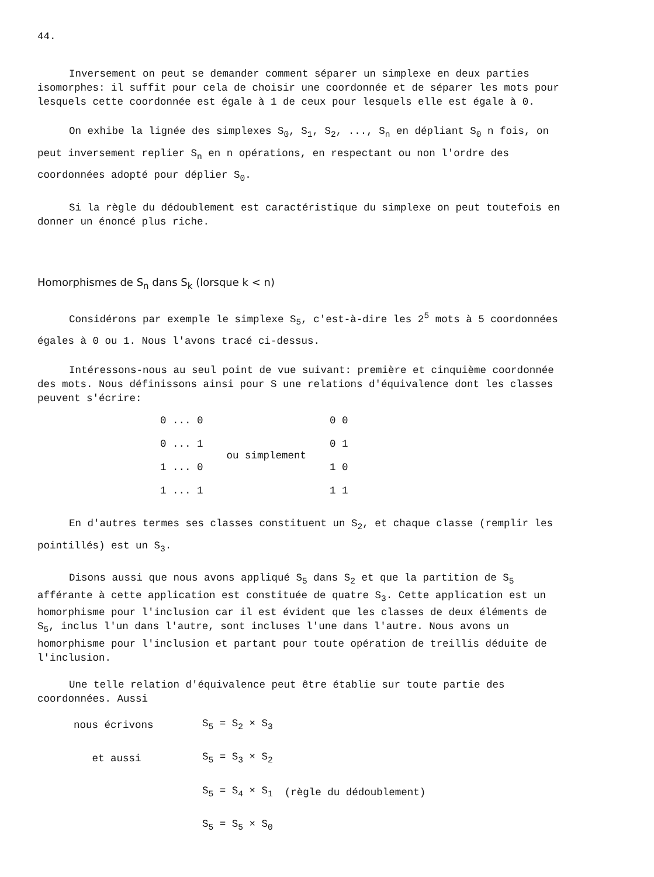44.
Inversement on peut se demander comment séparer un simplexe en deux parties isomorphes: il suffit pour cela de choisir une coordonnée et de séparer les mots pour lesquels cette coordonnée est égale à 1 de ceux pour lesquels elle est égale à 0.
On exhibe la lignée des simplexes S<sub>0</sub>, S<sub>1</sub>, S<sub>2</sub>, ..., S<sub>n</sub> en dépliant S<sub>0</sub> n fois, on peut inversement replier S<sub>n</sub> en n opérations, en respectant ou non l'ordre des coordonnées adopté pour déplier S<sub>0</sub>.
Si la règle du dédoublement est caractéristique du simplexe on peut toutefois en donner un énoncé plus riche.
Homorphismes de S<sub>n</sub> dans S<sub>k</sub> (lorsque k < n)
Considérons par exemple le simplexe S<sub>5</sub>, c'est-à-dire les 2<sup>5</sup> mots à 5 coordonnées égales à 0 ou 1. Nous l'avons tracé ci-dessus.
Intéressons-nous au seul point de vue suivant: première et cinquième coordonnée des mots. Nous définissons ainsi pour S une relations d'équivalence dont les classes peuvent s'écrire:
| 0 ... 0 | ou simplement | 0 0 |
| 0 ... 1 | | 0 1 |
| 1 ... 0 | | 1 0 |
| 1 ... 1 | | 1 1 |
En d'autres termes ses classes constituent un S<sub>2</sub>, et chaque classe (remplir les pointillés) est un S<sub>3</sub>.
Disons aussi que nous avons appliqué S<sub>5</sub> dans S<sub>2</sub> et que la partition de S<sub>5</sub> afférante à cette application est constituée de quatre S<sub>3</sub>. Cette application est un homorphisme pour l'inclusion car il est évident que les classes de deux éléments de S<sub>5</sub>, inclus l'un dans l'autre, sont incluses l'une dans l'autre. Nous avons un homorphisme pour l'inclusion et partant pour toute opération de treillis déduite de l'inclusion.
Une telle relation d'équivalence peut être établie sur toute partie des coordonnées. Aussi
| nous écrivons | S<sub>5</sub> = S<sub>2</sub> × S<sub>3</sub> | |
| et aussi | S<sub>5</sub> = S<sub>3</sub> × S<sub>2</sub> | |
| | S<sub>5</sub> = S<sub>4</sub> × S<sub>1</sub> | (règle du dédoublement) |
| | S<sub>5</sub> = S<sub>5</sub> × S<sub>0</sub> | |